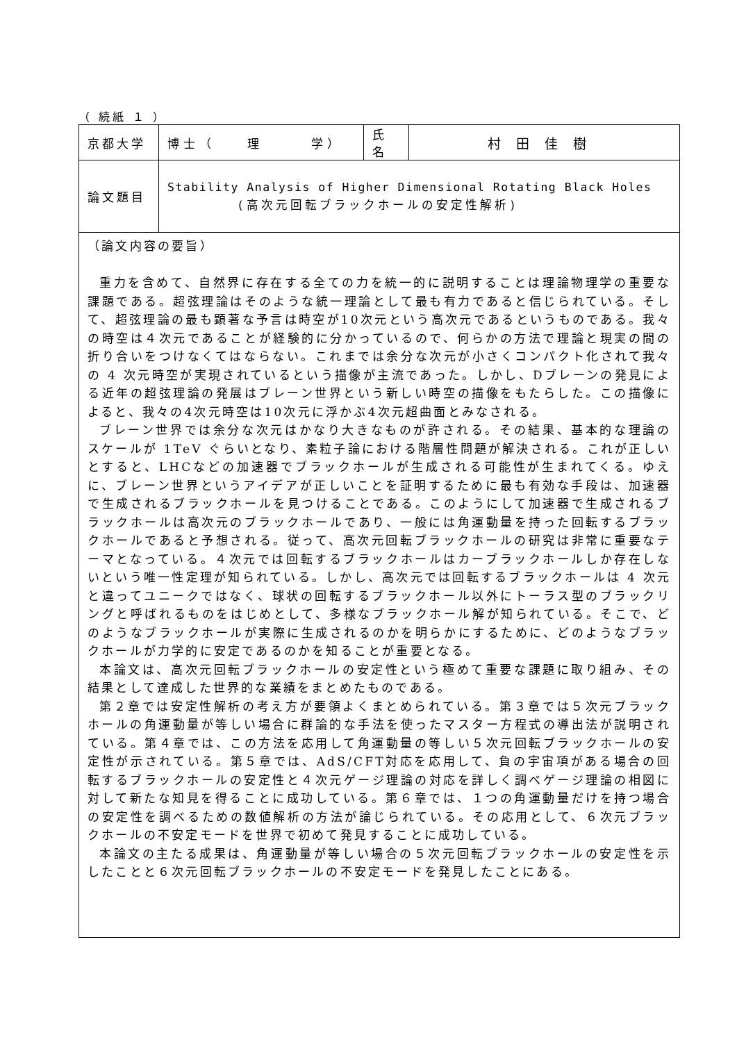（ 続紙 １ ）
| 京都大学 | 博士（ 理 学） | 氏名 | 村田佳樹 |
| 論文題目 | Stability Analysis of Higher Dimensional Rotating Black Holes (高次元回転ブラックホールの安定性解析) | | |
| （論文内容の要旨） 重力を含めて、自然界に存在する全ての力を統一的に説明することは理論物理学の重要な課題である。超弦理論はそのような統一理論として最も有力であると信じられている。そして、超弦理論の最も顕著な予言は時空が10次元という高次元であるというものである。我々の時空は４次元であることが経験的に分かっているので、何らかの方法で理論と現実の間の折り合いをつけなくてはならない。これまでは余分な次元が小さくコンパクト化されて我々の 4 次元時空が実現されているという描像が主流であった。しかし、Dブレーンの発見による近年の超弦理論の発展はブレーン世界という新しい時空の描像をもたらした。この描像によると、我々の4次元時空は10次元に浮かぶ4次元超曲面とみなされる。 ブレーン世界では余分な次元はかなり大きなものが許される。その結果、基本的な理論のスケールが 1TeV ぐらいとなり、素粒子論における階層性問題が解決される。これが正しいとすると、LHCなどの加速器でブラックホールが生成される可能性が生まれてくる。ゆえに、ブレーン世界というアイデアが正しいことを証明するために最も有効な手段は、加速器で生成されるブラックホールを見つけることである。このようにして加速器で生成されるブラックホールは高次元のブラックホールであり、一般には角運動量を持った回転するブラックホールであると予想される。従って、高次元回転ブラックホールの研究は非常に重要なテーマとなっている。４次元では回転するブラックホールはカーブラックホールしか存在しないという唯一性定理が知られている。しかし、高次元では回転するブラックホールは 4 次元と違ってユニークではなく、球状の回転するブラックホール以外にトーラス型のブラックリングと呼ばれるものをはじめとして、多様なブラックホール解が知られている。そこで、どのようなブラックホールが実際に生成されるのかを明らかにするために、どのようなブラックホールが力学的に安定であるのかを知ることが重要となる。 本論文は、高次元回転ブラックホールの安定性という極めて重要な課題に取り組み、その結果として達成した世界的な業績をまとめたものである。 第２章では安定性解析の考え方が要領よくまとめられている。第３章では５次元ブラックホールの角運動量が等しい場合に群論的な手法を使ったマスター方程式の導出法が説明されている。第４章では、この方法を応用して角運動量の等しい５次元回転ブラックホールの安定性が示されている。第５章では、AdS/CFT対応を応用して、負の宇宙項がある場合の回転するブラックホールの安定性と４次元ゲージ理論の対応を詳しく調べゲージ理論の相図に対して新たな知見を得ることに成功している。第６章では、１つの角運動量だけを持つ場合の安定性を調べるための数値解析の方法が論じられている。その応用として、６次元ブラックホールの不安定モードを世界で初めて発見することに成功している。 本論文の主たる成果は、角運動量が等しい場合の５次元回転ブラックホールの安定性を示したことと６次元回転ブラックホールの不安定モードを発見したことにある。 | | | |